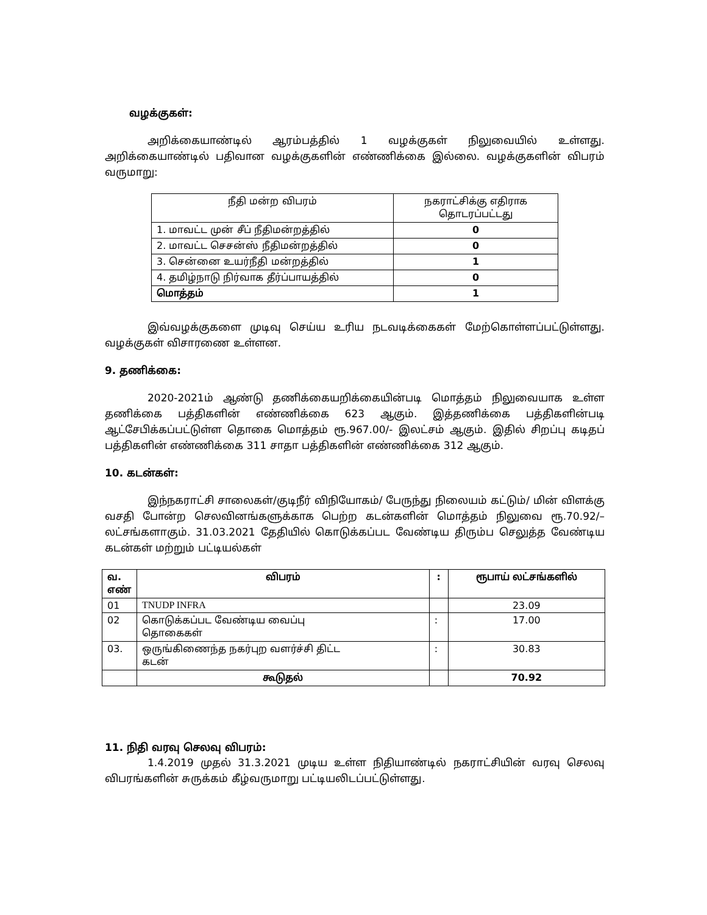வழக்குகள்:
அறிக்கையாண்டில் ஆரம்பத்தில் 1 வழக்குகள் நிலுவையில் உள்ளது. அறிக்கையாண்டில் பதிவான வழக்குகளின் எண்ணிக்கை இல்லை. வழக்குகளின் விபரம் வருமாறு:
| நீதி மன்ற விபரம் | நகராட்சிக்கு எதிராக தொடரப்பட்டது |
| 1. மாவட்ட முன் சீப் நீதிமன்றத்தில் | 0 |
| 2. மாவட்ட செசன்ஸ் நீதிமன்றத்தில் | 0 |
| 3. சென்னை உயர்நீதி மன்றத்தில் | 1 |
| 4. தமிழ்நாடு நிர்வாக தீர்ப்பாயத்தில் | 0 |
| மொத்தம் | 1 |
இவ்வழக்குகளை முடிவு செய்ய உரிய நடவடிக்கைகள் மேற்கொள்ளப்பட்டுள்ளது. வழக்குகள் விசாரணை உள்ளன.
9. தணிக்கை:
2020-2021ம் ஆண்டு தணிக்கையறிக்கையின்படி மொத்தம் நிலுவையாக உள்ள தணிக்கை பத்திகளின் எண்ணிக்கை 623 ஆகும். இத்தணிக்கை பத்திகளின்படி ஆட்சேபிக்கப்பட்டுள்ள தொகை மொத்தம் ரூ.967.00/- இலட்சம் ஆகும். இதில் சிறப்பு கடிதப் பத்திகளின் எண்ணிக்கை 311 சாதா பத்திகளின் எண்ணிக்கை 312 ஆகும்.
10. கடன்கள்:
இந்நகராட்சி சாலைகள்/குடிநீர் விநியோகம்/ பேருந்து நிலையம் கட்டும்/ மின் விளக்கு வசதி போன்ற செலவினங்களுக்காக பெற்ற கடன்களின் மொத்தம் நிலுவை ரூ.70.92/– லட்சங்களாகும். 31.03.2021 தேதியில் கொடுக்கப்பட வேண்டிய திரும்ப செலுத்த வேண்டிய கடன்கள் மற்றும் பட்டியல்கள்
| வ. எண் | விபரம் | : | ரூபாய் லட்சங்களில் |
| --- | --- | --- | --- |
| 01 | TNUDP INFRA | | 23.09 |
| 02 | கொடுக்கப்பட வேண்டிய வைப்பு தொகைகள் | : | 17.00 |
| 03. | ஒருங்கிணைந்த நகர்புற வளர்ச்சி திட்ட கடன் | : | 30.83 |
| | கூடுதல் | | 70.92 |
11. நிதி வரவு செலவு விபரம்:
1.4.2019 முதல் 31.3.2021 முடிய உள்ள நிதியாண்டில் நகராட்சியின் வரவு செலவு விபரங்களின் சுருக்கம் கீழ்வருமாறு பட்டியலிடப்பட்டுள்ளது.